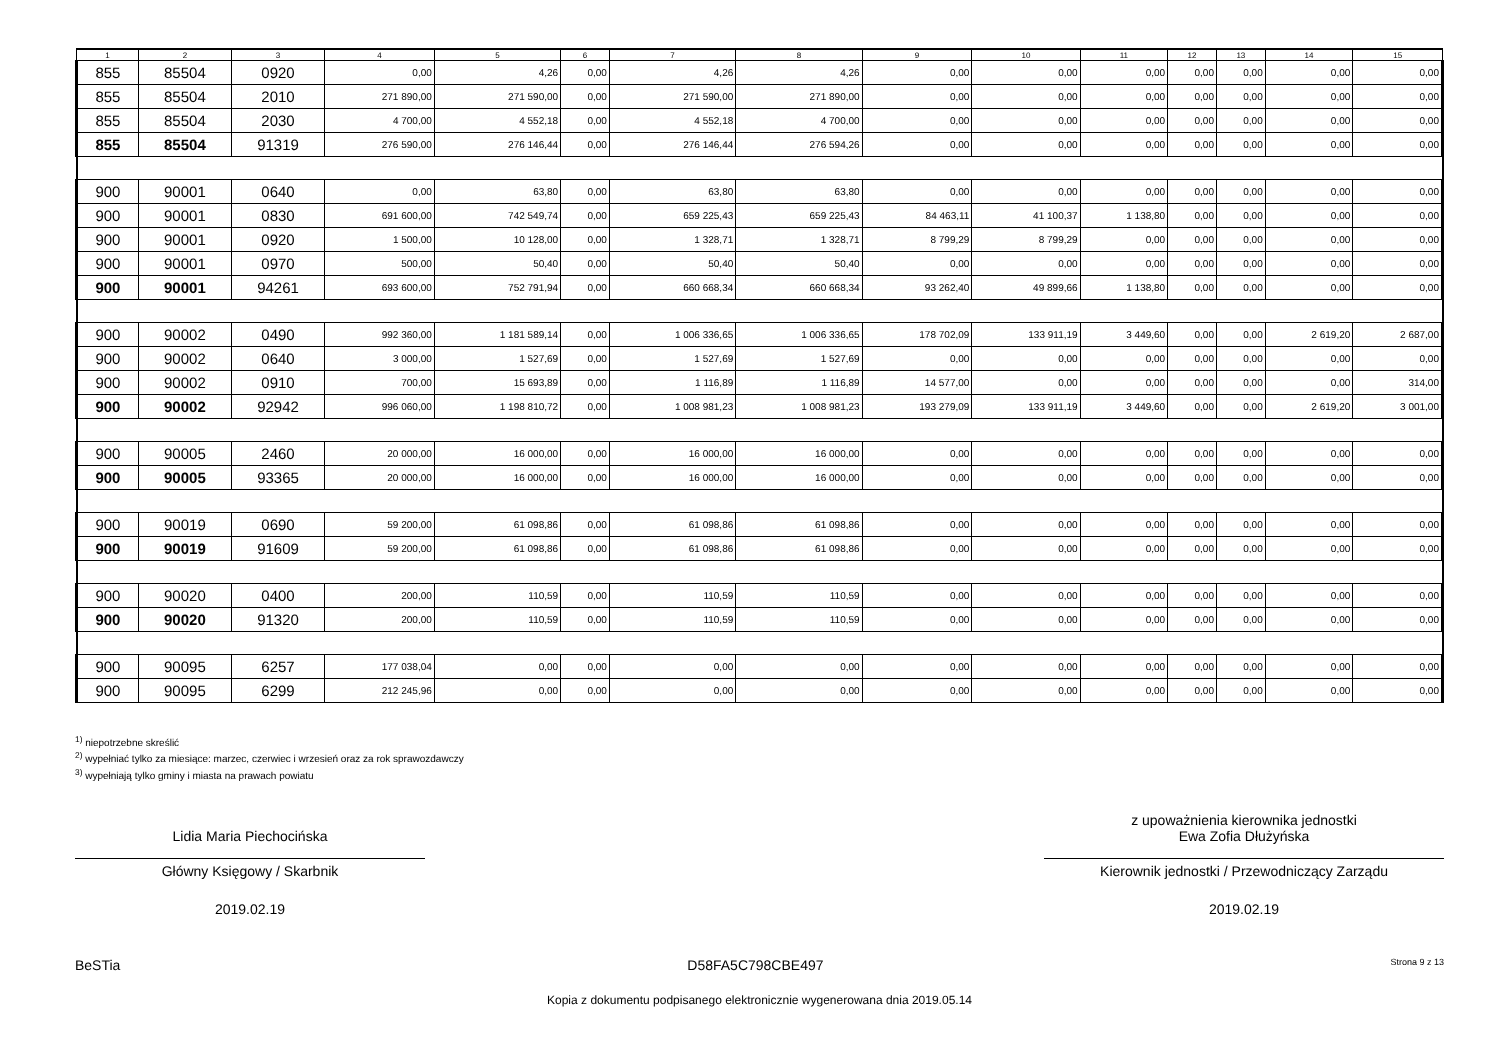| 1 | 2 | 3 | 4 | 5 | 6 | 7 | 8 | 9 | 10 | 11 | 12 | 13 | 14 | 15 |
| --- | --- | --- | --- | --- | --- | --- | --- | --- | --- | --- | --- | --- | --- | --- |
| 855 | 85504 | 0920 | 0,00 | 4,26 | 0,00 | 4,26 | 4,26 | 0,00 | 0,00 | 0,00 | 0,00 | 0,00 | 0,00 | 0,00 |
| 855 | 85504 | 2010 | 271 890,00 | 271 590,00 | 0,00 | 271 590,00 | 271 890,00 | 0,00 | 0,00 | 0,00 | 0,00 | 0,00 | 0,00 | 0,00 |
| 855 | 85504 | 2030 | 4 700,00 | 4 552,18 | 0,00 | 4 552,18 | 4 700,00 | 0,00 | 0,00 | 0,00 | 0,00 | 0,00 | 0,00 | 0,00 |
| 855 | 85504 | 91319 | 276 590,00 | 276 146,44 | 0,00 | 276 146,44 | 276 594,26 | 0,00 | 0,00 | 0,00 | 0,00 | 0,00 | 0,00 | 0,00 |
| 900 | 90001 | 0640 | 0,00 | 63,80 | 0,00 | 63,80 | 63,80 | 0,00 | 0,00 | 0,00 | 0,00 | 0,00 | 0,00 | 0,00 |
| 900 | 90001 | 0830 | 691 600,00 | 742 549,74 | 0,00 | 659 225,43 | 659 225,43 | 84 463,11 | 41 100,37 | 1 138,80 | 0,00 | 0,00 | 0,00 | 0,00 |
| 900 | 90001 | 0920 | 1 500,00 | 10 128,00 | 0,00 | 1 328,71 | 1 328,71 | 8 799,29 | 8 799,29 | 0,00 | 0,00 | 0,00 | 0,00 | 0,00 |
| 900 | 90001 | 0970 | 500,00 | 50,40 | 0,00 | 50,40 | 50,40 | 0,00 | 0,00 | 0,00 | 0,00 | 0,00 | 0,00 | 0,00 |
| 900 | 90001 | 94261 | 693 600,00 | 752 791,94 | 0,00 | 660 668,34 | 660 668,34 | 93 262,40 | 49 899,66 | 1 138,80 | 0,00 | 0,00 | 0,00 | 0,00 |
| 900 | 90002 | 0490 | 992 360,00 | 1 181 589,14 | 0,00 | 1 006 336,65 | 1 006 336,65 | 178 702,09 | 133 911,19 | 3 449,60 | 0,00 | 0,00 | 2 619,20 | 2 687,00 |
| 900 | 90002 | 0640 | 3 000,00 | 1 527,69 | 0,00 | 1 527,69 | 1 527,69 | 0,00 | 0,00 | 0,00 | 0,00 | 0,00 | 0,00 | 0,00 |
| 900 | 90002 | 0910 | 700,00 | 15 693,89 | 0,00 | 1 116,89 | 1 116,89 | 14 577,00 | 0,00 | 0,00 | 0,00 | 0,00 | 0,00 | 314,00 |
| 900 | 90002 | 92942 | 996 060,00 | 1 198 810,72 | 0,00 | 1 008 981,23 | 1 008 981,23 | 193 279,09 | 133 911,19 | 3 449,60 | 0,00 | 0,00 | 2 619,20 | 3 001,00 |
| 900 | 90005 | 2460 | 20 000,00 | 16 000,00 | 0,00 | 16 000,00 | 16 000,00 | 0,00 | 0,00 | 0,00 | 0,00 | 0,00 | 0,00 | 0,00 |
| 900 | 90005 | 93365 | 20 000,00 | 16 000,00 | 0,00 | 16 000,00 | 16 000,00 | 0,00 | 0,00 | 0,00 | 0,00 | 0,00 | 0,00 | 0,00 |
| 900 | 90019 | 0690 | 59 200,00 | 61 098,86 | 0,00 | 61 098,86 | 61 098,86 | 0,00 | 0,00 | 0,00 | 0,00 | 0,00 | 0,00 | 0,00 |
| 900 | 90019 | 91609 | 59 200,00 | 61 098,86 | 0,00 | 61 098,86 | 61 098,86 | 0,00 | 0,00 | 0,00 | 0,00 | 0,00 | 0,00 | 0,00 |
| 900 | 90020 | 0400 | 200,00 | 110,59 | 0,00 | 110,59 | 110,59 | 0,00 | 0,00 | 0,00 | 0,00 | 0,00 | 0,00 | 0,00 |
| 900 | 90020 | 91320 | 200,00 | 110,59 | 0,00 | 110,59 | 110,59 | 0,00 | 0,00 | 0,00 | 0,00 | 0,00 | 0,00 | 0,00 |
| 900 | 90095 | 6257 | 177 038,04 | 0,00 | 0,00 | 0,00 | 0,00 | 0,00 | 0,00 | 0,00 | 0,00 | 0,00 | 0,00 | 0,00 |
| 900 | 90095 | 6299 | 212 245,96 | 0,00 | 0,00 | 0,00 | 0,00 | 0,00 | 0,00 | 0,00 | 0,00 | 0,00 | 0,00 | 0,00 |
<sup>1)</sup> niepotrzebne skreślić
<sup>2)</sup> wypełniać tylko za miesiące: marzec, czerwiec i wrzesień oraz za rok sprawozdawczy
<sup>3)</sup> wypełniają tylko gminy i miasta na prawach powiatu
Lidia Maria Piechocińska
Główny Księgowy / Skarbnik
2019.02.19
z upoważnienia kierownika jednostki
Ewa Zofia Dłużyńska
Kierownik jednostki / Przewodniczący Zarządu
2019.02.19
BeSTia D58FA5C798CBE497 Strona 9 z 13
Kopia z dokumentu podpisanego elektronicznie wygenerowana dnia 2019.05.14